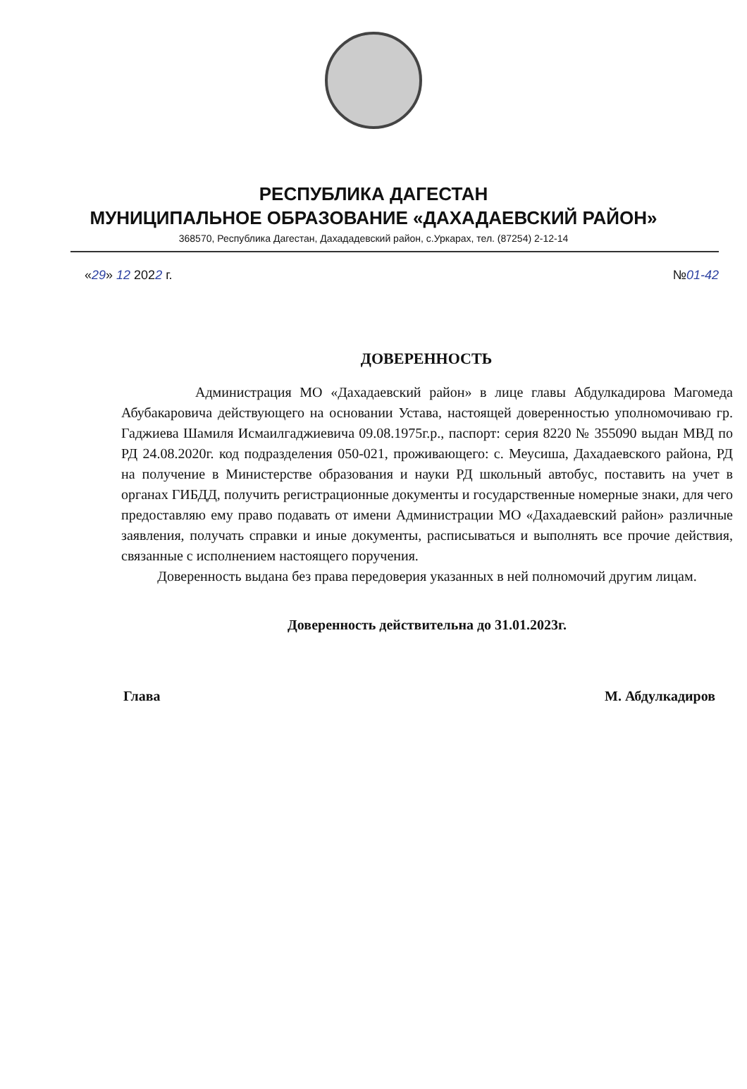РЕСПУБЛИКА ДАГЕСТАН
МУНИЦИПАЛЬНОЕ ОБРАЗОВАНИЕ «ДАХАДАЕВСКИЙ РАЙОН»
368570, Республика Дагестан, Дахададевский район, с.Уркарах, тел. (87254) 2-12-14
«29» 12 2022 г. №01-42
ДОВЕРЕННОСТЬ
Администрация МО «Дахадаевский район» в лице главы Абдулкадирова Магомеда Абубакаровича действующего на основании Устава, настоящей доверенностью уполномочиваю гр. Гаджиева Шамиля Исмаилгаджиевича 09.08.1975г.р., паспорт: серия 8220 № 355090 выдан МВД по РД 24.08.2020г. код подразделения 050-021, проживающего: с. Меусиша, Дахадаевского района, РД на получение в Министерстве образования и науки РД школьный автобус, поставить на учет в органах ГИБДД, получить регистрационные документы и государственные номерные знаки, для чего предоставляю ему право подавать от имени Администрации МО «Дахадаевский район» различные заявления, получать справки и иные документы, расписываться и выполнять все прочие действия, связанные с исполнением настоящего поручения.
Доверенность выдана без права передоверия указанных в ней полномочий другим лицам.
Доверенность действительна до 31.01.2023г.
Глава М. Абдулкадиров